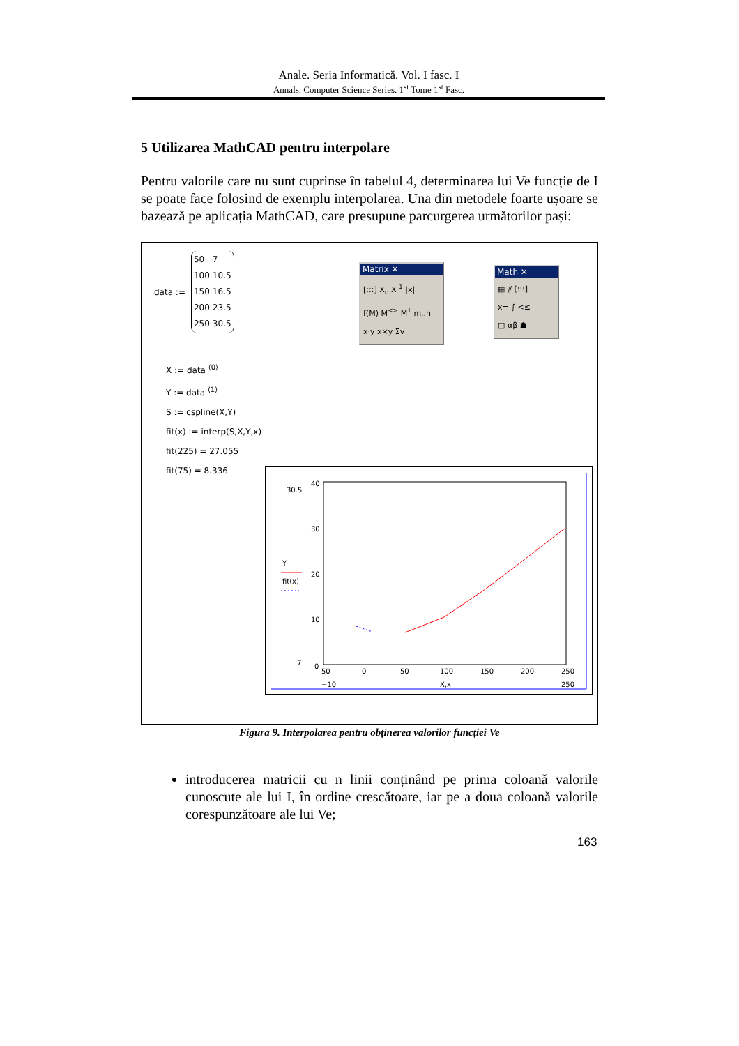Anale. Seria Informatică. Vol. I fasc. I
Annals. Computer Science Series. 1<sup>st</sup> Tome 1<sup>st</sup> Fasc.
5 Utilizarea MathCAD pentru interpolare
Pentru valorile care nu sunt cuprinse în tabelul 4, determinarea lui Ve funcție de I se poate face folosind de exemplu interpolarea. Una din metodele foarte ușoare se bazează pe aplicația MathCAD, care presupune parcurgerea următorilor pași:
data :=
| 50 | 7 |
| 100 | 10.5 |
| 150 | 16.5 |
| 200 | 23.5 |
| 250 | 30.5 |
Matrix ✕
[:::] X<sub>n</sub> X<sup>-1</sup> |x|
f(M) M<sup><></sup> M<sup>T</sup> m..n
x·y x×y Σv
Math ✕
▦ ⫽ [:::]
x= ∫ <≤
□ αβ ☗
X := data <sup>⟨0⟩</sup>
Y := data <sup>⟨1⟩</sup>
S := cspline(X,Y)
fit(x) := interp(S,X,Y,x)
fit(225) = 27.055
fit(75) = 8.336
40
30
20
10
0
30.5
7
Y
fit(x)
50
0
50
100
150
200
250
−10
X,x
250
Figura 9. Interpolarea pentru obținerea valorilor funcției Ve
introducerea matricii cu n linii conținând pe prima coloană valorile cunoscute ale lui I, în ordine crescătoare, iar pe a doua coloană valorile corespunzătoare ale lui Ve;
163